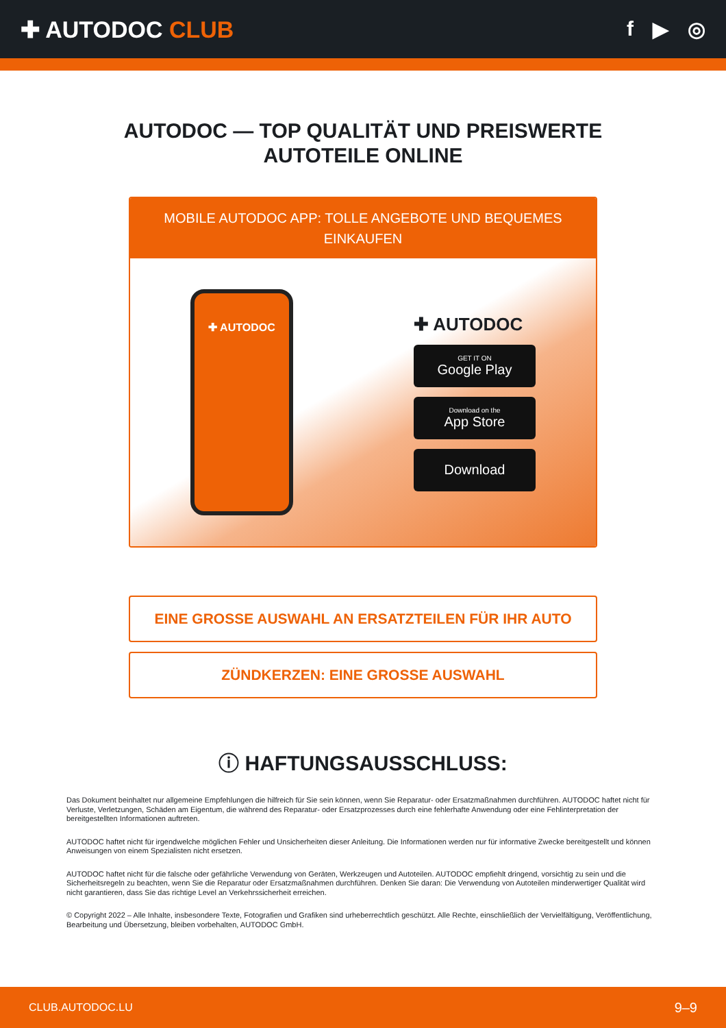✚ AUTODOC CLUB f ▶ ◎
AUTODOC — TOP QUALITÄT UND PREISWERTE
AUTOTEILE ONLINE
MOBILE AUTODOC APP: TOLLE ANGEBOTE UND BEQUEMES EINKAUFEN
✚ AUTODOC
✚ AUTODOC
GET IT ON
Google Play
Download on the
App Store
Download
EINE GROSSE AUSWAHL AN ERSATZTEILEN FÜR IHR AUTO
ZÜNDKERZEN: EINE GROSSE AUSWAHL
ⓘ HAFTUNGSAUSSCHLUSS:
Das Dokument beinhaltet nur allgemeine Empfehlungen die hilfreich für Sie sein können, wenn Sie Reparatur- oder Ersatzmaßnahmen durchführen. AUTODOC haftet nicht für Verluste, Verletzungen, Schäden am Eigentum, die während des Reparatur- oder Ersatzprozesses durch eine fehlerhafte Anwendung oder eine Fehlinterpretation der bereitgestellten Informationen auftreten.
AUTODOC haftet nicht für irgendwelche möglichen Fehler und Unsicherheiten dieser Anleitung. Die Informationen werden nur für informative Zwecke bereitgestellt und können Anweisungen von einem Spezialisten nicht ersetzen.
AUTODOC haftet nicht für die falsche oder gefährliche Verwendung von Geräten, Werkzeugen und Autoteilen. AUTODOC empfiehlt dringend, vorsichtig zu sein und die Sicherheitsregeln zu beachten, wenn Sie die Reparatur oder Ersatzmaßnahmen durchführen. Denken Sie daran: Die Verwendung von Autoteilen minderwertiger Qualität wird nicht garantieren, dass Sie das richtige Level an Verkehrssicherheit erreichen.
© Copyright 2022 – Alle Inhalte, insbesondere Texte, Fotografien und Grafiken sind urheberrechtlich geschützt. Alle Rechte, einschließlich der Vervielfältigung, Veröffentlichung, Bearbeitung und Übersetzung, bleiben vorbehalten, AUTODOC GmbH.
CLUB.AUTODOC.LU 9–9